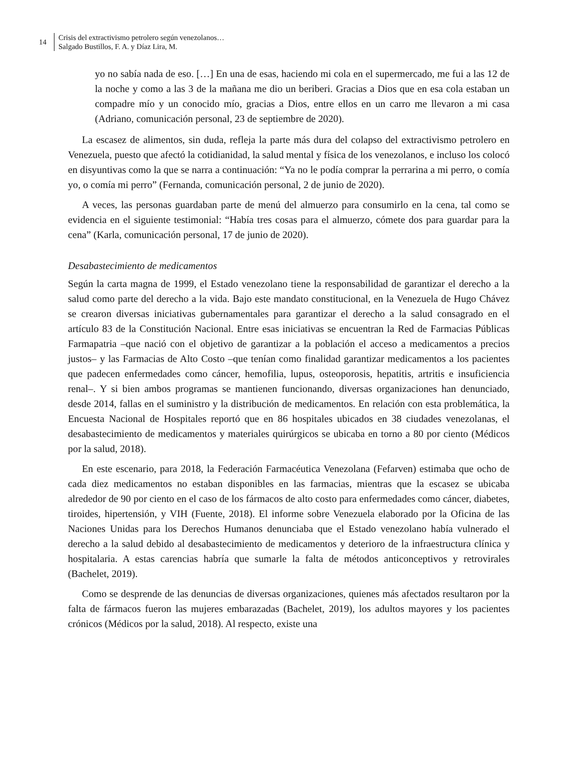14
Crisis del extractivismo petrolero según venezolanos…
Salgado Bustillos, F. A. y Díaz Lira, M.
yo no sabía nada de eso. […] En una de esas, haciendo mi cola en el supermercado, me fui a las 12 de la noche y como a las 3 de la mañana me dio un beriberi. Gracias a Dios que en esa cola estaban un compadre mío y un conocido mío, gracias a Dios, entre ellos en un carro me llevaron a mi casa (Adriano, comunicación personal, 23 de septiembre de 2020).
La escasez de alimentos, sin duda, refleja la parte más dura del colapso del extractivismo petrolero en Venezuela, puesto que afectó la cotidianidad, la salud mental y física de los venezolanos, e incluso los colocó en disyuntivas como la que se narra a continuación: “Ya no le podía comprar la perrarina a mi perro, o comía yo, o comía mi perro” (Fernanda, comunicación personal, 2 de junio de 2020).
A veces, las personas guardaban parte de menú del almuerzo para consumirlo en la cena, tal como se evidencia en el siguiente testimonial: “Había tres cosas para el almuerzo, cómete dos para guardar para la cena” (Karla, comunicación personal, 17 de junio de 2020).
Desabastecimiento de medicamentos
Según la carta magna de 1999, el Estado venezolano tiene la responsabilidad de garantizar el derecho a la salud como parte del derecho a la vida. Bajo este mandato constitucional, en la Venezuela de Hugo Chávez se crearon diversas iniciativas gubernamentales para garantizar el derecho a la salud consagrado en el artículo 83 de la Constitución Nacional. Entre esas iniciativas se encuentran la Red de Farmacias Públicas Farmapatria –que nació con el objetivo de garantizar a la población el acceso a medicamentos a precios justos– y las Farmacias de Alto Costo –que tenían como finalidad garantizar medicamentos a los pacientes que padecen enfermedades como cáncer, hemofilia, lupus, osteoporosis, hepatitis, artritis e insuficiencia renal–. Y si bien ambos programas se mantienen funcionando, diversas organizaciones han denunciado, desde 2014, fallas en el suministro y la distribución de medicamentos. En relación con esta problemática, la Encuesta Nacional de Hospitales reportó que en 86 hospitales ubicados en 38 ciudades venezolanas, el desabastecimiento de medicamentos y materiales quirúrgicos se ubicaba en torno a 80 por ciento (Médicos por la salud, 2018).
En este escenario, para 2018, la Federación Farmacéutica Venezolana (Fefarven) estimaba que ocho de cada diez medicamentos no estaban disponibles en las farmacias, mientras que la escasez se ubicaba alrededor de 90 por ciento en el caso de los fármacos de alto costo para enfermedades como cáncer, diabetes, tiroides, hipertensión, y VIH (Fuente, 2018). El informe sobre Venezuela elaborado por la Oficina de las Naciones Unidas para los Derechos Humanos denunciaba que el Estado venezolano había vulnerado el derecho a la salud debido al desabastecimiento de medicamentos y deterioro de la infraestructura clínica y hospitalaria. A estas carencias habría que sumarle la falta de métodos anticonceptivos y retrovirales (Bachelet, 2019).
Como se desprende de las denuncias de diversas organizaciones, quienes más afectados resultaron por la falta de fármacos fueron las mujeres embarazadas (Bachelet, 2019), los adultos mayores y los pacientes crónicos (Médicos por la salud, 2018). Al respecto, existe una